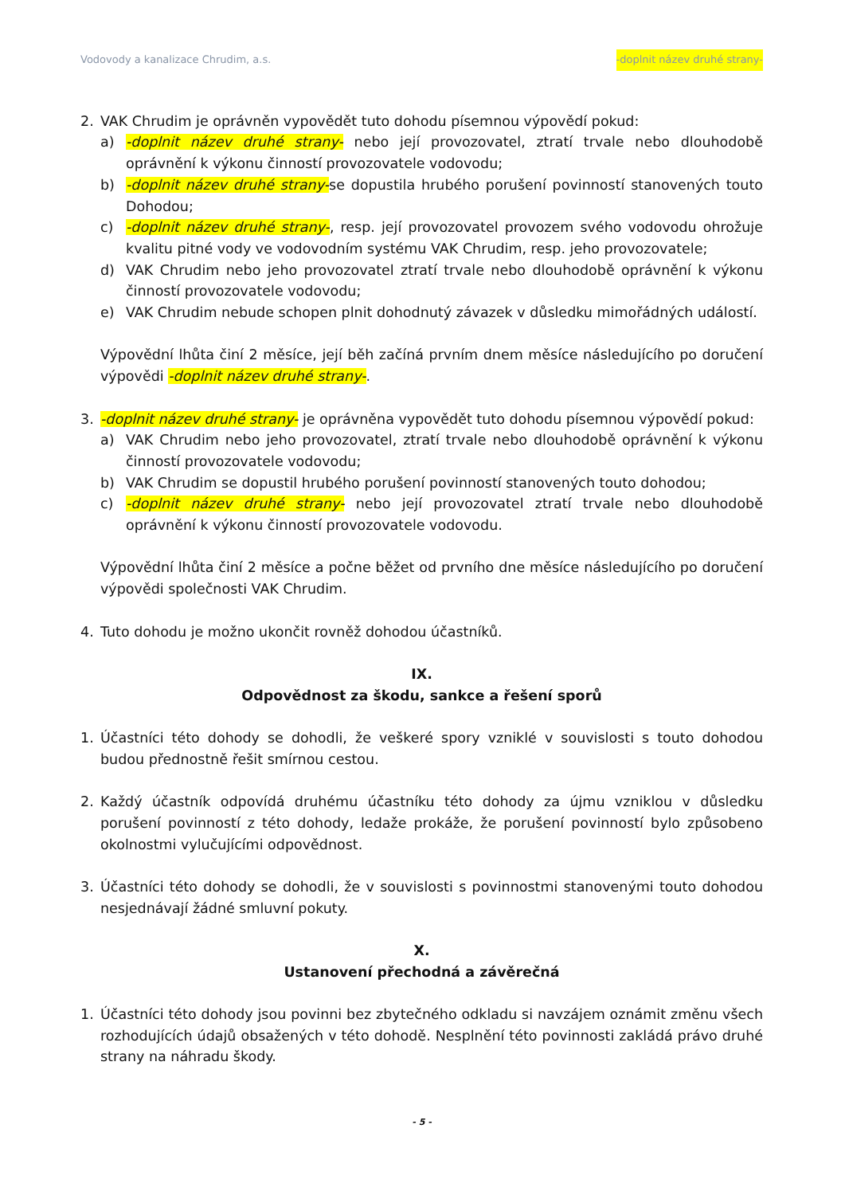Vodovody a kanalizace Chrudim, a.s. -doplnit název druhé strany-
2. VAK Chrudim je oprávněn vypovědět tuto dohodu písemnou výpovědí pokud:
a) -doplnit název druhé strany- nebo její provozovatel, ztratí trvale nebo dlouhodobě oprávnění k výkonu činností provozovatele vodovodu;
b) -doplnit název druhé strany-se dopustila hrubého porušení povinností stanovených touto Dohodou;
c) -doplnit název druhé strany-, resp. její provozovatel provozem svého vodovodu ohrožuje kvalitu pitné vody ve vodovodním systému VAK Chrudim, resp. jeho provozovatele;
d) VAK Chrudim nebo jeho provozovatel ztratí trvale nebo dlouhodobě oprávnění k výkonu činností provozovatele vodovodu;
e) VAK Chrudim nebude schopen plnit dohodnutý závazek v důsledku mimořádných událostí.
Výpovědní lhůta činí 2 měsíce, její běh začíná prvním dnem měsíce následujícího po doručení výpovědi -doplnit název druhé strany-.
3. -doplnit název druhé strany- je oprávněna vypovědět tuto dohodu písemnou výpovědí pokud:
a) VAK Chrudim nebo jeho provozovatel, ztratí trvale nebo dlouhodobě oprávnění k výkonu činností provozovatele vodovodu;
b) VAK Chrudim se dopustil hrubého porušení povinností stanovených touto dohodou;
c) -doplnit název druhé strany- nebo její provozovatel ztratí trvale nebo dlouhodobě oprávnění k výkonu činností provozovatele vodovodu.
Výpovědní lhůta činí 2 měsíce a počne běžet od prvního dne měsíce následujícího po doručení výpovědi společnosti VAK Chrudim.
4. Tuto dohodu je možno ukončit rovněž dohodou účastníků.
IX.
Odpovědnost za škodu, sankce a řešení sporů
1. Účastníci této dohody se dohodli, že veškeré spory vzniklé v souvislosti s touto dohodou budou přednostně řešit smírnou cestou.
2. Každý účastník odpovídá druhému účastníku této dohody za újmu vzniklou v důsledku porušení povinností z této dohody, ledaže prokáže, že porušení povinností bylo způsobeno okolnostmi vylučujícími odpovědnost.
3. Účastníci této dohody se dohodli, že v souvislosti s povinnostmi stanovenými touto dohodou nesjednávají žádné smluvní pokuty.
X.
Ustanovení přechodná a závěrečná
1. Účastníci této dohody jsou povinni bez zbytečného odkladu si navzájem oznámit změnu všech rozhodujících údajů obsažených v této dohodě. Nesplnění této povinnosti zakládá právo druhé strany na náhradu škody.
- 5 -